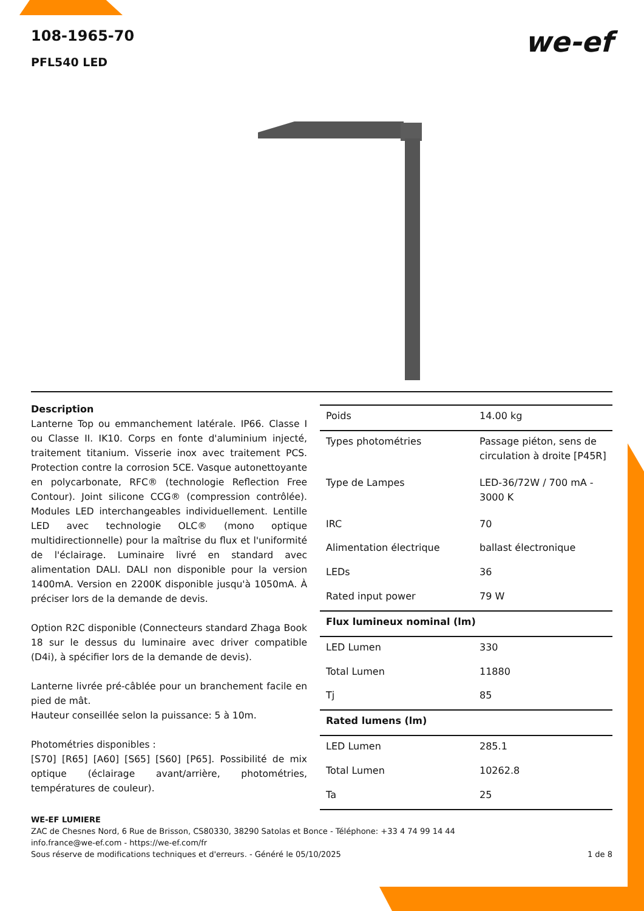108-1965-70
PFL540 LED
we-ef
Description
Lanterne Top ou emmanchement latérale. IP66. Classe I ou Classe II. IK10. Corps en fonte d'aluminium injecté, traitement titanium. Visserie inox avec traitement PCS. Protection contre la corrosion 5CE. Vasque autonettoyante en polycarbonate, RFC® (technologie Reflection Free Contour). Joint silicone CCG® (compression contrôlée). Modules LED interchangeables individuellement. Lentille LED avec technologie OLC® (mono optique multidirectionnelle) pour la maîtrise du flux et l'uniformité de l'éclairage. Luminaire livré en standard avec alimentation DALI. DALI non disponible pour la version 1400mA. Version en 2200K disponible jusqu'à 1050mA. À préciser lors de la demande de devis.
Option R2C disponible (Connecteurs standard Zhaga Book 18 sur le dessus du luminaire avec driver compatible (D4i), à spécifier lors de la demande de devis).
Lanterne livrée pré-câblée pour un branchement facile en pied de mât.
Hauteur conseillée selon la puissance: 5 à 10m.
Photométries disponibles :
[S70] [R65] [A60] [S65] [S60] [P65]. Possibilité de mix optique (éclairage avant/arrière, photométries, températures de couleur).
| Poids | 14.00 kg |
| Types photométries | Passage piéton, sens de circulation à droite [P45R] |
| Type de Lampes | LED-36/72W / 700 mA - 3000 K |
| IRC | 70 |
| Alimentation électrique | ballast électronique |
| LEDs | 36 |
| Rated input power | 79 W |
| Flux lumineux nominal (lm) | |
| LED Lumen | 330 |
| Total Lumen | 11880 |
| Tj | 85 |
| Rated lumens (lm) | |
| LED Lumen | 285.1 |
| Total Lumen | 10262.8 |
| Ta | 25 |
WE-EF LUMIERE
ZAC de Chesnes Nord, 6 Rue de Brisson, CS80330, 38290 Satolas et Bonce - Téléphone: +33 4 74 99 14 44
info.france@we-ef.com - https://we-ef.com/fr
Sous réserve de modifications techniques et d'erreurs. - Généré le 05/10/2025 1 de 8